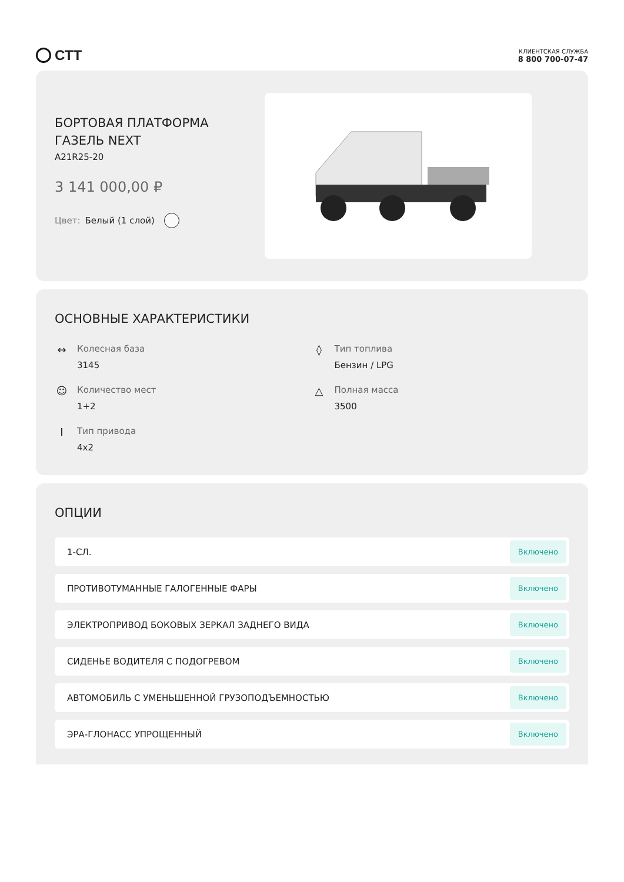СТТ
КЛИЕНТСКАЯ СЛУЖБА
8 800 700-07-47
БОРТОВАЯ ПЛАТФОРМА
ГАЗЕЛЬ NEXT
A21R25-20
3 141 000,00 ₽
Цвет: Белый (1 слой)
ОСНОВНЫЕ ХАРАКТЕРИСТИКИ
↔
Колесная база
3145
◊
Тип топлива
Бензин / LPG
☺
Количество мест
1+2
△
Полная масса
3500
I
Тип привода
4x2
ОПЦИИ
1-СЛ. Включено
ПРОТИВОТУМАННЫЕ ГАЛОГЕННЫЕ ФАРЫ Включено
ЭЛЕКТРОПРИВОД БОКОВЫХ ЗЕРКАЛ ЗАДНЕГО ВИДА Включено
СИДЕНЬЕ ВОДИТЕЛЯ С ПОДОГРЕВОМ Включено
АВТОМОБИЛЬ С УМЕНЬШЕННОЙ ГРУЗОПОДЪЕМНОСТЬЮ Включено
ЭРА-ГЛОНАСС УПРОЩЕННЫЙ Включено